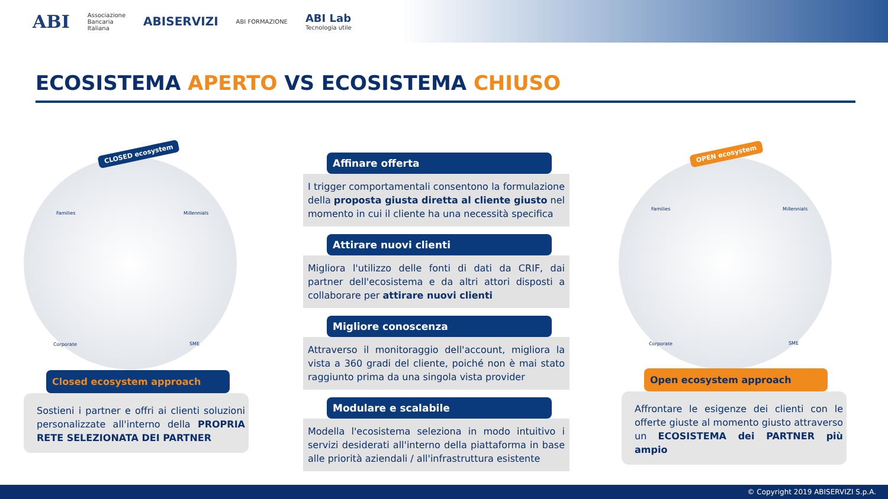ABI Associazione
Bancaria
Italiana ABISERVIZI ABI FORMAZIONE ABI Lab
Tecnologia utile
ECOSISTEMA APERTO VS ECOSISTEMA CHIUSO
CLOSED ecosystem OPEN ecosystem
Families Millennials
Corporate SME
Families Millennials
Corporate SME
Affinare offerta
I trigger comportamentali consentono la formulazione della proposta giusta diretta al cliente giusto nel momento in cui il cliente ha una necessità specifica
Attirare nuovi clienti
Migliora l'utilizzo delle fonti di dati da CRIF, dai partner dell'ecosistema e da altri attori disposti a collaborare per attirare nuovi clienti
Migliore conoscenza
Attraverso il monitoraggio dell'account, migliora la vista a 360 gradi del cliente, poiché non è mai stato raggiunto prima da una singola vista provider
Modulare e scalabile
Modella l'ecosistema seleziona in modo intuitivo i servizi desiderati all'interno della piattaforma in base alle priorità aziendali / all'infrastruttura esistente
Closed ecosystem approach
Sostieni i partner e offri ai clienti soluzioni personalizzate all'interno della PROPRIA RETE SELEZIONATA DEI PARTNER
Open ecosystem approach
Affrontare le esigenze dei clienti con le offerte giuste al momento giusto attraverso un ECOSISTEMA dei PARTNER più ampio
© Copyright 2019 ABISERVIZI S.p.A.